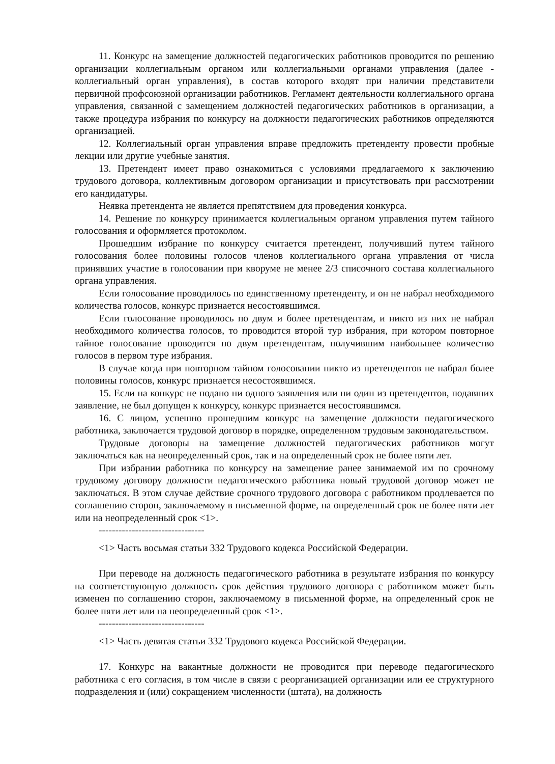11. Конкурс на замещение должностей педагогических работников проводится по решению организации коллегиальным органом или коллегиальными органами управления (далее - коллегиальный орган управления), в состав которого входят при наличии представители первичной профсоюзной организации работников. Регламент деятельности коллегиального органа управления, связанной с замещением должностей педагогических работников в организации, а также процедура избрания по конкурсу на должности педагогических работников определяются организацией.
12. Коллегиальный орган управления вправе предложить претенденту провести пробные лекции или другие учебные занятия.
13. Претендент имеет право ознакомиться с условиями предлагаемого к заключению трудового договора, коллективным договором организации и присутствовать при рассмотрении его кандидатуры.
Неявка претендента не является препятствием для проведения конкурса.
14. Решение по конкурсу принимается коллегиальным органом управления путем тайного голосования и оформляется протоколом.
Прошедшим избрание по конкурсу считается претендент, получивший путем тайного голосования более половины голосов членов коллегиального органа управления от числа принявших участие в голосовании при кворуме не менее 2/3 списочного состава коллегиального органа управления.
Если голосование проводилось по единственному претенденту, и он не набрал необходимого количества голосов, конкурс признается несостоявшимся.
Если голосование проводилось по двум и более претендентам, и никто из них не набрал необходимого количества голосов, то проводится второй тур избрания, при котором повторное тайное голосование проводится по двум претендентам, получившим наибольшее количество голосов в первом туре избрания.
В случае когда при повторном тайном голосовании никто из претендентов не набрал более половины голосов, конкурс признается несостоявшимся.
15. Если на конкурс не подано ни одного заявления или ни один из претендентов, подавших заявление, не был допущен к конкурсу, конкурс признается несостоявшимся.
16. С лицом, успешно прошедшим конкурс на замещение должности педагогического работника, заключается трудовой договор в порядке, определенном трудовым законодательством.
Трудовые договоры на замещение должностей педагогических работников могут заключаться как на неопределенный срок, так и на определенный срок не более пяти лет.
При избрании работника по конкурсу на замещение ранее занимаемой им по срочному трудовому договору должности педагогического работника новый трудовой договор может не заключаться. В этом случае действие срочного трудового договора с работником продлевается по соглашению сторон, заключаемому в письменной форме, на определенный срок не более пяти лет или на неопределенный срок <1>.
--------------------------------
<1> Часть восьмая статьи 332 Трудового кодекса Российской Федерации.
При переводе на должность педагогического работника в результате избрания по конкурсу на соответствующую должность срок действия трудового договора с работником может быть изменен по соглашению сторон, заключаемому в письменной форме, на определенный срок не более пяти лет или на неопределенный срок <1>.
--------------------------------
<1> Часть девятая статьи 332 Трудового кодекса Российской Федерации.
17. Конкурс на вакантные должности не проводится при переводе педагогического работника с его согласия, в том числе в связи с реорганизацией организации или ее структурного подразделения и (или) сокращением численности (штата), на должность